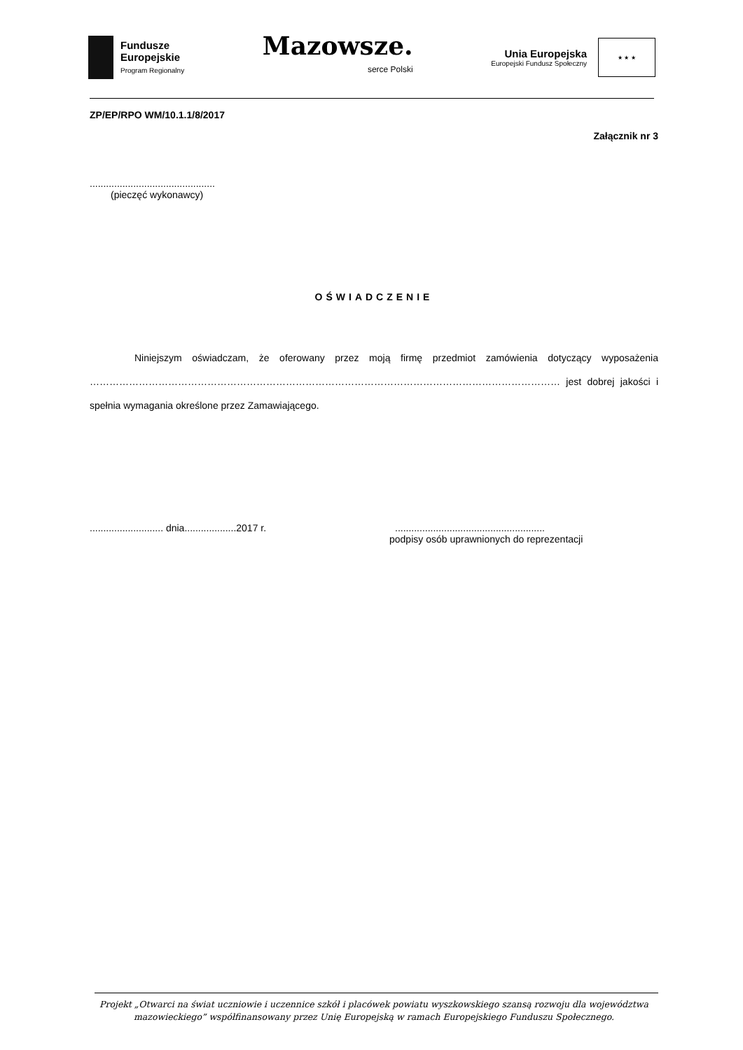Fundusze
Europejskie
Program Regionalny
Mazowsze.
serce Polski
Unia Europejska
Europejski Fundusz Społeczny
★ ★ ★
ZP/EP/RPO WM/10.1.1/8/2017
Załącznik nr 3
..............................................
(pieczęć wykonawcy)
OŚWIADCZENIE
Niniejszym oświadczam, że oferowany przez moją firmę przedmiot zamówienia dotyczący wyposażenia ……………………………………………………………………………………………………………………………… jest dobrej jakości i spełnia wymagania określone przez Zamawiającego.
........................... dnia...................2017 r........................................................
podpisy osób uprawnionych do reprezentacji
Projekt „Otwarci na świat uczniowie i uczennice szkół i placówek powiatu wyszkowskiego szansą rozwoju dla województwa mazowieckiego” współfinansowany przez Unię Europejską w ramach Europejskiego Funduszu Społecznego.